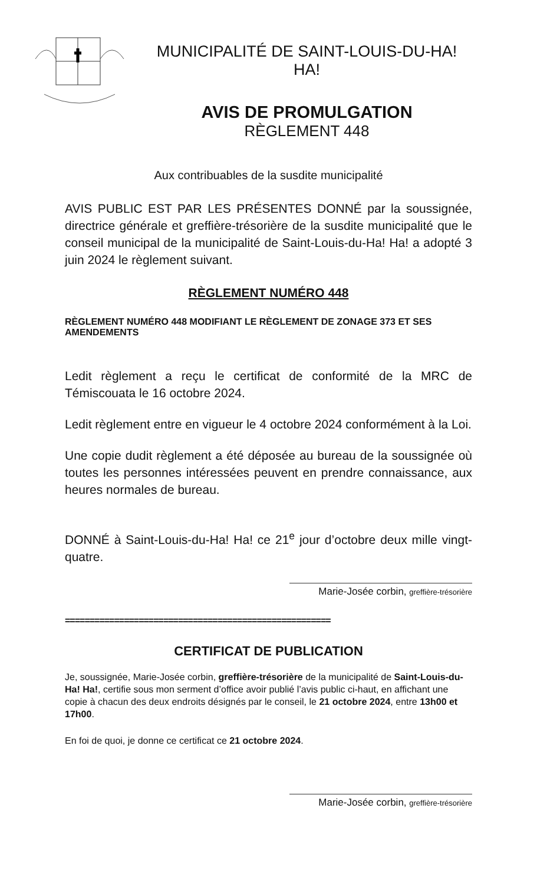MUNICIPALITÉ DE SAINT-LOUIS-DU-HA! HA!
AVIS DE PROMULGATION
RÈGLEMENT 448
Aux contribuables de la susdite municipalité
AVIS PUBLIC EST PAR LES PRÉSENTES DONNÉ par la soussignée, directrice générale et greffière-trésorière de la susdite municipalité que le conseil municipal de la municipalité de Saint-Louis-du-Ha! Ha! a adopté 3 juin 2024 le règlement suivant.
RÈGLEMENT NUMÉRO 448
RÈGLEMENT NUMÉRO 448 MODIFIANT LE RÈGLEMENT DE ZONAGE 373 ET SES AMENDEMENTS
Ledit règlement a reçu le certificat de conformité de la MRC de Témiscouata le 16 octobre 2024.
Ledit règlement entre en vigueur le 4 octobre 2024 conformément à la Loi.
Une copie dudit règlement a été déposée au bureau de la soussignée où toutes les personnes intéressées peuvent en prendre connaissance, aux heures normales de bureau.
DONNÉ à Saint-Louis-du-Ha! Ha! ce 21<sup>e</sup> jour d’octobre deux mille vingt-quatre.
Marie-Josée corbin, greffière-trésorière
======================================================
CERTIFICAT DE PUBLICATION
Je, soussignée, Marie-Josée corbin, greffière-trésorière de la municipalité de Saint-Louis-du-Ha! Ha!, certifie sous mon serment d’office avoir publié l’avis public ci-haut, en affichant une copie à chacun des deux endroits désignés par le conseil, le 21 octobre 2024, entre 13h00 et 17h00.
En foi de quoi, je donne ce certificat ce 21 octobre 2024.
Marie-Josée corbin, greffière-trésorière